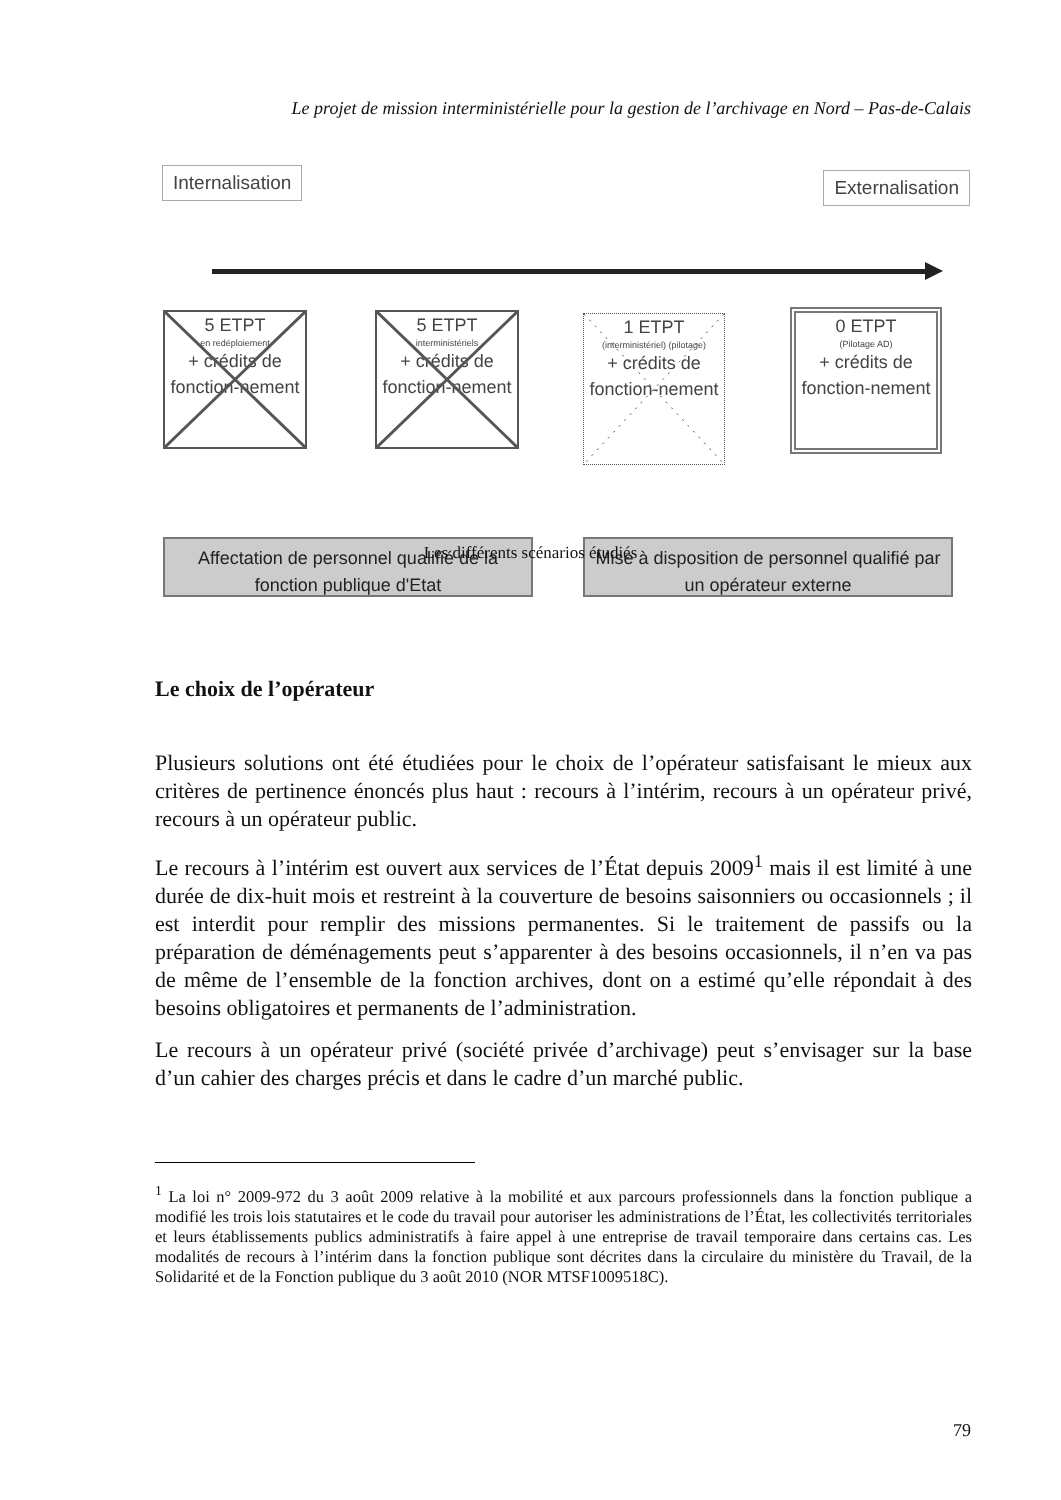Le projet de mission interministérielle pour la gestion de l’archivage en Nord – Pas-de-Calais
Internalisation Externalisation
5 ETPT
en redéploiement
+ crédits de fonction-nement
5 ETPT
interministériels
+ crédits de fonction-nement
1 ETPT
(interministériel) (pilotage)
+ crédits de fonction-nement
0 ETPT
(Pilotage AD)
+ crédits de fonction-nement
Affectation de personnel qualifié de la fonction publique d'Etat
Mise à disposition de personnel qualifié par un opérateur externe
Les différents scénarios étudiés
Le choix de l’opérateur
Plusieurs solutions ont été étudiées pour le choix de l’opérateur satisfaisant le mieux aux critères de pertinence énoncés plus haut : recours à l’intérim, recours à un opérateur privé, recours à un opérateur public.
Le recours à l’intérim est ouvert aux services de l’État depuis 2009<sup>1</sup> mais il est limité à une durée de dix-huit mois et restreint à la couverture de besoins saisonniers ou occasionnels ; il est interdit pour remplir des missions permanentes. Si le traitement de passifs ou la préparation de déménagements peut s’apparenter à des besoins occasionnels, il n’en va pas de même de l’ensemble de la fonction archives, dont on a estimé qu’elle répondait à des besoins obligatoires et permanents de l’administration.
Le recours à un opérateur privé (société privée d’archivage) peut s’envisager sur la base d’un cahier des charges précis et dans le cadre d’un marché public.
<sup>1</sup> La loi n° 2009-972 du 3 août 2009 relative à la mobilité et aux parcours professionnels dans la fonction publique a modifié les trois lois statutaires et le code du travail pour autoriser les administrations de l’État, les collectivités territoriales et leurs établissements publics administratifs à faire appel à une entreprise de travail temporaire dans certains cas. Les modalités de recours à l’intérim dans la fonction publique sont décrites dans la circulaire du ministère du Travail, de la Solidarité et de la Fonction publique du 3 août 2010 (NOR MTSF1009518C).
79